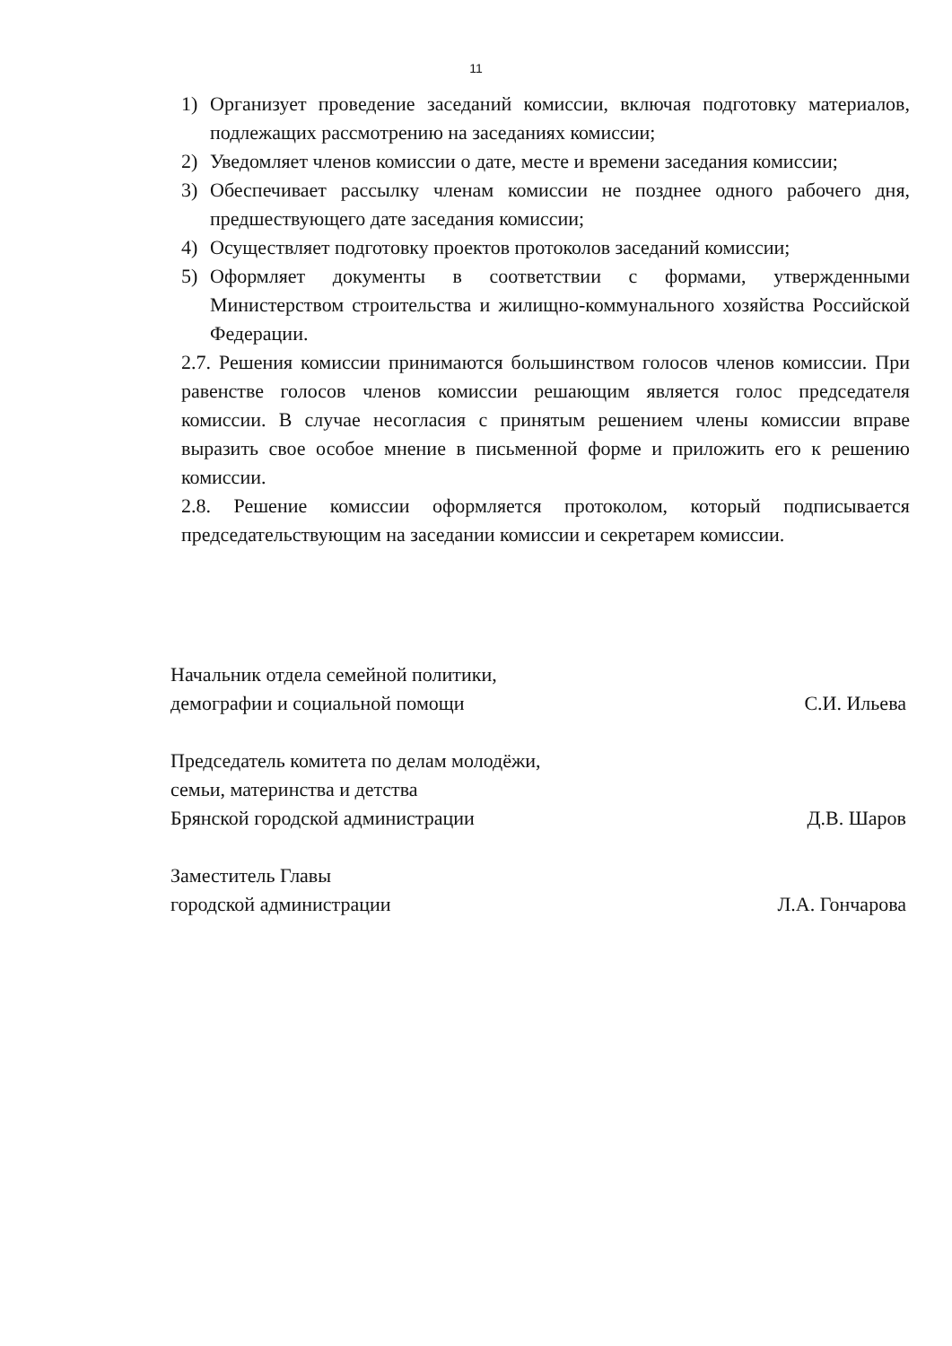11
1) Организует проведение заседаний комиссии, включая подготовку материалов, подлежащих рассмотрению на заседаниях комиссии;
2) Уведомляет членов комиссии о дате, месте и времени заседания комиссии;
3) Обеспечивает рассылку членам комиссии не позднее одного рабочего дня, предшествующего дате заседания комиссии;
4) Осуществляет подготовку проектов протоколов заседаний комиссии;
5) Оформляет документы в соответствии с формами, утвержденными Министерством строительства и жилищно-коммунального хозяйства Российской Федерации.
2.7. Решения комиссии принимаются большинством голосов членов комиссии. При равенстве голосов членов комиссии решающим является голос председателя комиссии. В случае несогласия с принятым решением члены комиссии вправе выразить свое особое мнение в письменной форме и приложить его к решению комиссии.
2.8. Решение комиссии оформляется протоколом, который подписывается председательствующим на заседании комиссии и секретарем комиссии.
Начальник отдела семейной политики,
демографии и социальной помощи С.И. Ильева
Председатель комитета по делам молодёжи,
семьи, материнства и детства
Брянской городской администрации Д.В. Шаров
Заместитель Главы
городской администрации Л.А. Гончарова